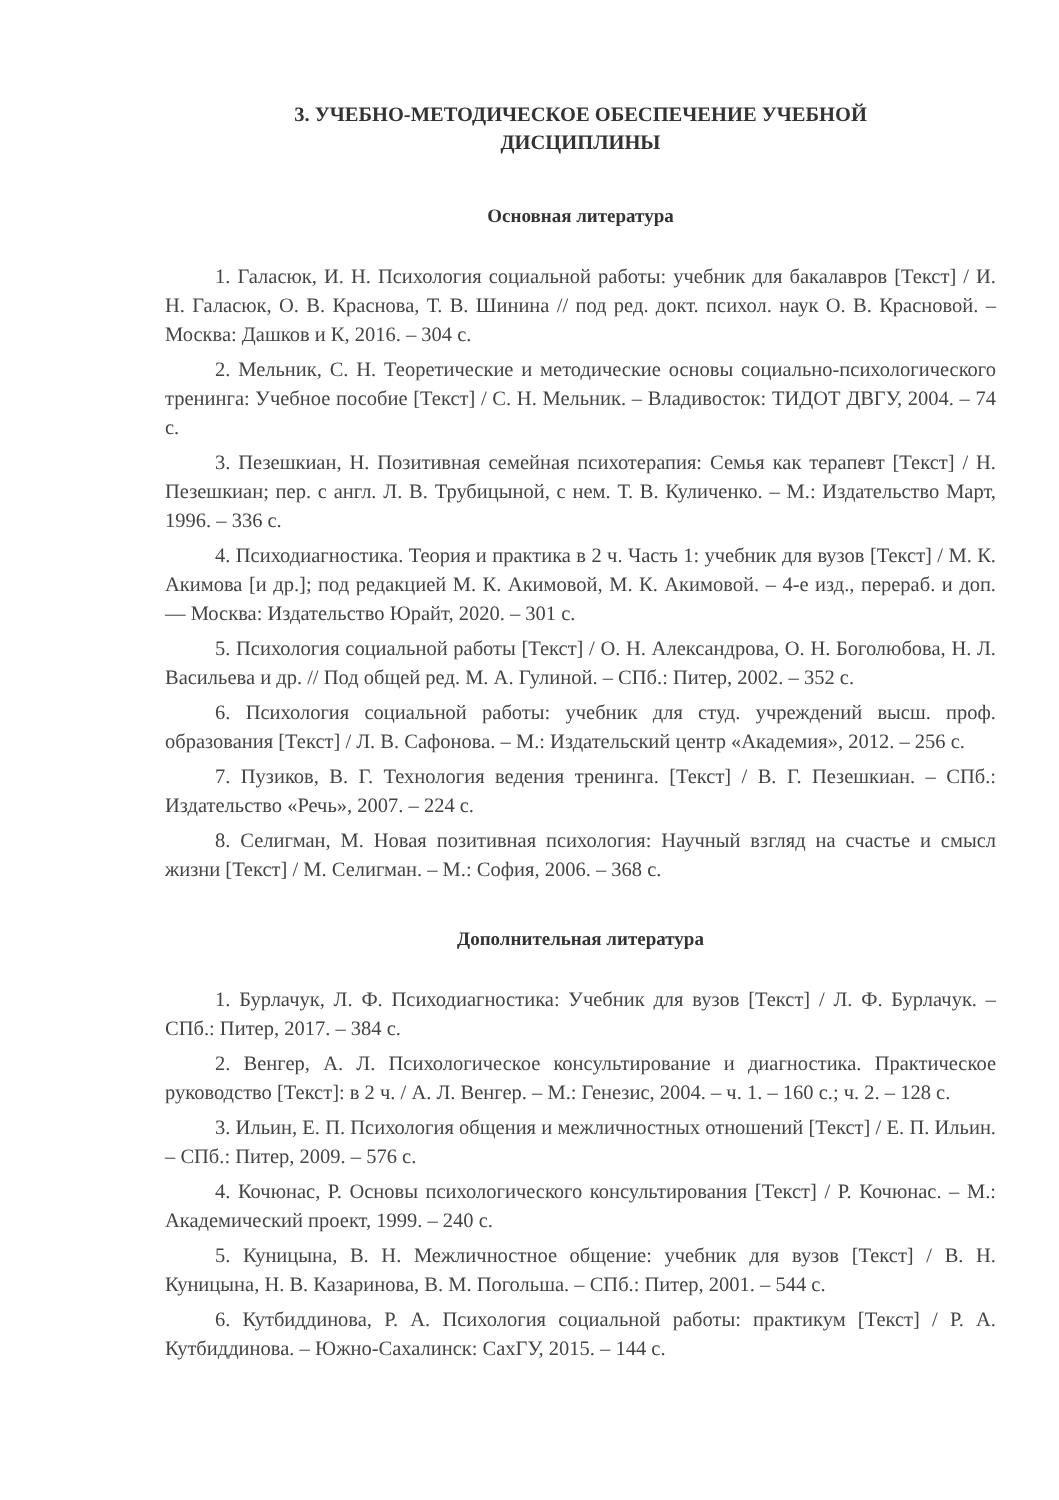3. УЧЕБНО-МЕТОДИЧЕСКОЕ ОБЕСПЕЧЕНИЕ УЧЕБНОЙ
ДИСЦИПЛИНЫ
Основная литература
1. Галасюк, И. Н. Психология социальной работы: учебник для бакалавров [Текст] / И. Н. Галасюк, О. В. Краснова, Т. В. Шинина // под ред. докт. психол. наук О. В. Красновой. – Москва: Дашков и К, 2016. – 304 с.
2. Мельник, С. Н. Теоретические и методические основы социально-психологического тренинга: Учебное пособие [Текст] / С. Н. Мельник. – Владивосток: ТИДОТ ДВГУ, 2004. – 74 с.
3. Пезешкиан, Н. Позитивная семейная психотерапия: Семья как терапевт [Текст] / Н. Пезешкиан; пер. с англ. Л. В. Трубицыной, с нем. Т. В. Куличенко. – М.: Издательство Март, 1996. – 336 с.
4. Психодиагностика. Теория и практика в 2 ч. Часть 1: учебник для вузов [Текст] / М. К. Акимова [и др.]; под редакцией М. К. Акимовой, М. К. Акимовой. – 4-е изд., перераб. и доп. — Москва: Издательство Юрайт, 2020. – 301 с.
5. Психология социальной работы [Текст] / О. Н. Александрова, О. Н. Боголюбова, Н. Л. Васильева и др. // Под общей ред. М. А. Гулиной. – СПб.: Питер, 2002. – 352 с.
6. Психология социальной работы: учебник для студ. учреждений высш. проф. образования [Текст] / Л. В. Сафонова. – М.: Издательский центр «Академия», 2012. – 256 с.
7. Пузиков, В. Г. Технология ведения тренинга. [Текст] / В. Г. Пезешкиан. – СПб.: Издательство «Речь», 2007. – 224 с.
8. Селигман, М. Новая позитивная психология: Научный взгляд на счастье и смысл жизни [Текст] / М. Селигман. – М.: София, 2006. – 368 с.
Дополнительная литература
1. Бурлачук, Л. Ф. Психодиагностика: Учебник для вузов [Текст] / Л. Ф. Бурлачук. – СПб.: Питер, 2017. – 384 с.
2. Венгер, А. Л. Психологическое консультирование и диагностика. Практическое руководство [Текст]: в 2 ч. / А. Л. Венгер. – М.: Генезис, 2004. – ч. 1. – 160 с.; ч. 2. – 128 с.
3. Ильин, Е. П. Психология общения и межличностных отношений [Текст] / Е. П. Ильин. – СПб.: Питер, 2009. – 576 с.
4. Кочюнас, Р. Основы психологического консультирования [Текст] / Р. Кочюнас. – М.: Академический проект, 1999. – 240 с.
5. Куницына, В. Н. Межличностное общение: учебник для вузов [Текст] / В. Н. Куницына, Н. В. Казаринова, В. М. Погольша. – СПб.: Питер, 2001. – 544 с.
6. Кутбиддинова, Р. А. Психология социальной работы: практикум [Текст] / Р. А. Кутбиддинова. – Южно-Сахалинск: СахГУ, 2015. – 144 с.